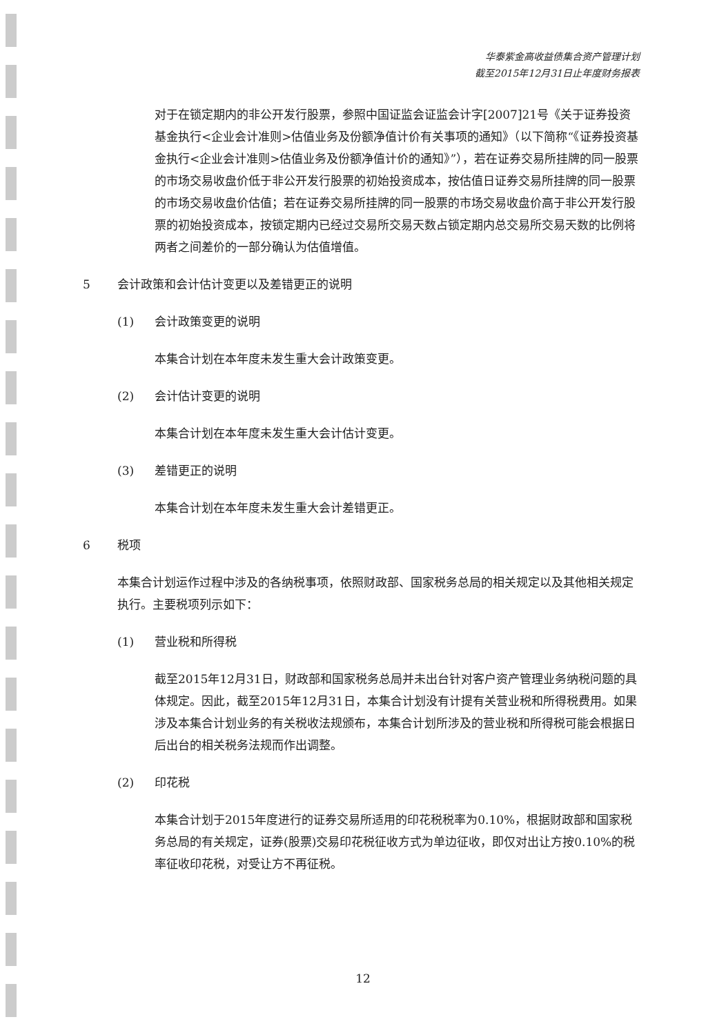华泰紫金高收益债集合资产管理计划
截至2015年12月31日止年度财务报表
对于在锁定期内的非公开发行股票，参照中国证监会证监会计字[2007]21号《关于证券投资基金执行<企业会计准则>估值业务及份额净值计价有关事项的通知》（以下简称“《证券投资基金执行<企业会计准则>估值业务及份额净值计价的通知》”），若在证券交易所挂牌的同一股票的市场交易收盘价低于非公开发行股票的初始投资成本，按估值日证券交易所挂牌的同一股票的市场交易收盘价估值；若在证券交易所挂牌的同一股票的市场交易收盘价高于非公开发行股票的初始投资成本，按锁定期内已经过交易所交易天数占锁定期内总交易所交易天数的比例将两者之间差价的一部分确认为估值增值。
5 会计政策和会计估计变更以及差错更正的说明
(1) 会计政策变更的说明
本集合计划在本年度未发生重大会计政策变更。
(2) 会计估计变更的说明
本集合计划在本年度未发生重大会计估计变更。
(3) 差错更正的说明
本集合计划在本年度未发生重大会计差错更正。
6 税项
本集合计划运作过程中涉及的各纳税事项，依照财政部、国家税务总局的相关规定以及其他相关规定执行。主要税项列示如下：
(1) 营业税和所得税
截至2015年12月31日，财政部和国家税务总局并未出台针对客户资产管理业务纳税问题的具体规定。因此，截至2015年12月31日，本集合计划没有计提有关营业税和所得税费用。如果涉及本集合计划业务的有关税收法规颁布，本集合计划所涉及的营业税和所得税可能会根据日后出台的相关税务法规而作出调整。
(2) 印花税
本集合计划于2015年度进行的证券交易所适用的印花税税率为0.10%，根据财政部和国家税务总局的有关规定，证券(股票)交易印花税征收方式为单边征收，即仅对出让方按0.10%的税率征收印花税，对受让方不再征税。
12